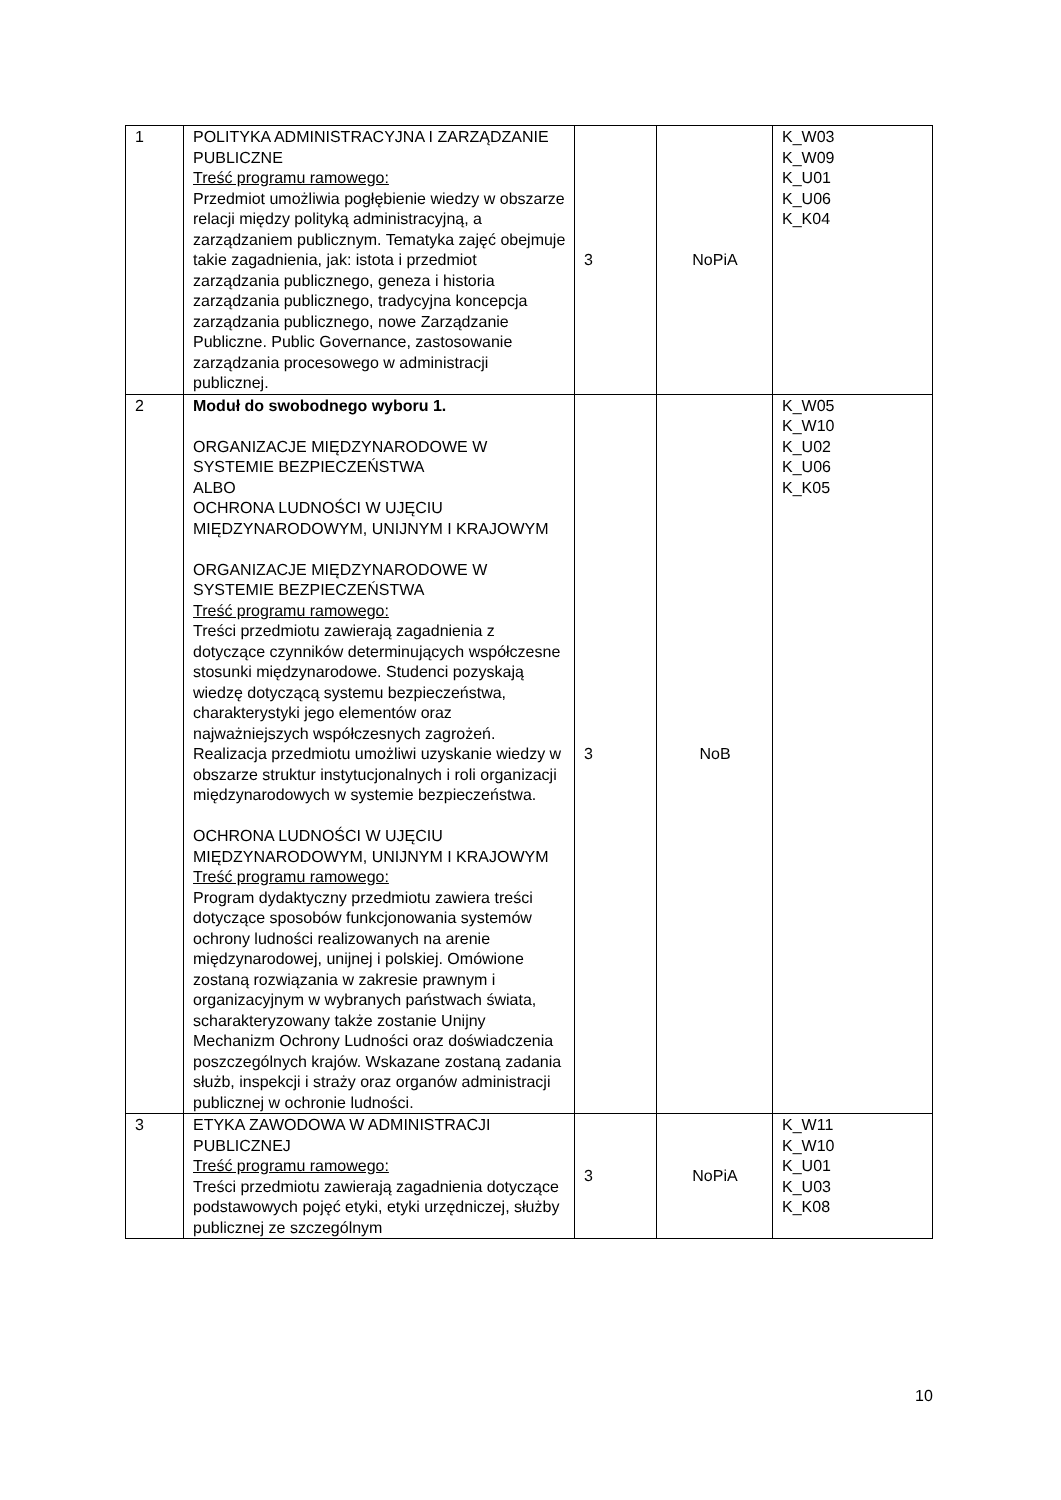| 1 | POLITYKA ADMINISTRACYJNA I ZARZĄDZANIE PUBLICZNE Treść programu ramowego: Przedmiot umożliwia pogłębienie wiedzy w obszarze relacji między polityką administracyjną, a zarządzaniem publicznym. Tematyka zajęć obejmuje takie zagadnienia, jak: istota i przedmiot zarządzania publicznego, geneza i historia zarządzania publicznego, tradycyjna koncepcja zarządzania publicznego, nowe Zarządzanie Publiczne. Public Governance, zastosowanie zarządzania procesowego w administracji publicznej. | 3 | NoPiA | K_W03 K_W09 K_U01 K_U06 K_K04 |
| 2 | Moduł do swobodnego wyboru 1. ORGANIZACJE MIĘDZYNARODOWE W SYSTEMIE BEZPIECZEŃSTWA ALBO OCHRONA LUDNOŚCI W UJĘCIU MIĘDZYNARODOWYM, UNIJNYM I KRAJOWYM ORGANIZACJE MIĘDZYNARODOWE W SYSTEMIE BEZPIECZEŃSTWA Treść programu ramowego: Treści przedmiotu zawierają zagadnienia z dotyczące czynników determinujących współczesne stosunki międzynarodowe. Studenci pozyskają wiedzę dotyczącą systemu bezpieczeństwa, charakterystyki jego elementów oraz najważniejszych współczesnych zagrożeń. Realizacja przedmiotu umożliwi uzyskanie wiedzy w obszarze struktur instytucjonalnych i roli organizacji międzynarodowych w systemie bezpieczeństwa. OCHRONA LUDNOŚCI W UJĘCIU MIĘDZYNARODOWYM, UNIJNYM I KRAJOWYM Treść programu ramowego: Program dydaktyczny przedmiotu zawiera treści dotyczące sposobów funkcjonowania systemów ochrony ludności realizowanych na arenie międzynarodowej, unijnej i polskiej. Omówione zostaną rozwiązania w zakresie prawnym i organizacyjnym w wybranych państwach świata, scharakteryzowany także zostanie Unijny Mechanizm Ochrony Ludności oraz doświadczenia poszczególnych krajów. Wskazane zostaną zadania służb, inspekcji i straży oraz organów administracji publicznej w ochronie ludności. | 3 | NoB | K_W05 K_W10 K_U02 K_U06 K_K05 |
| 3 | ETYKA ZAWODOWA W ADMINISTRACJI PUBLICZNEJ Treść programu ramowego: Treści przedmiotu zawierają zagadnienia dotyczące podstawowych pojęć etyki, etyki urzędniczej, służby publicznej ze szczególnym | 3 | NoPiA | K_W11 K_W10 K_U01 K_U03 K_K08 |
10